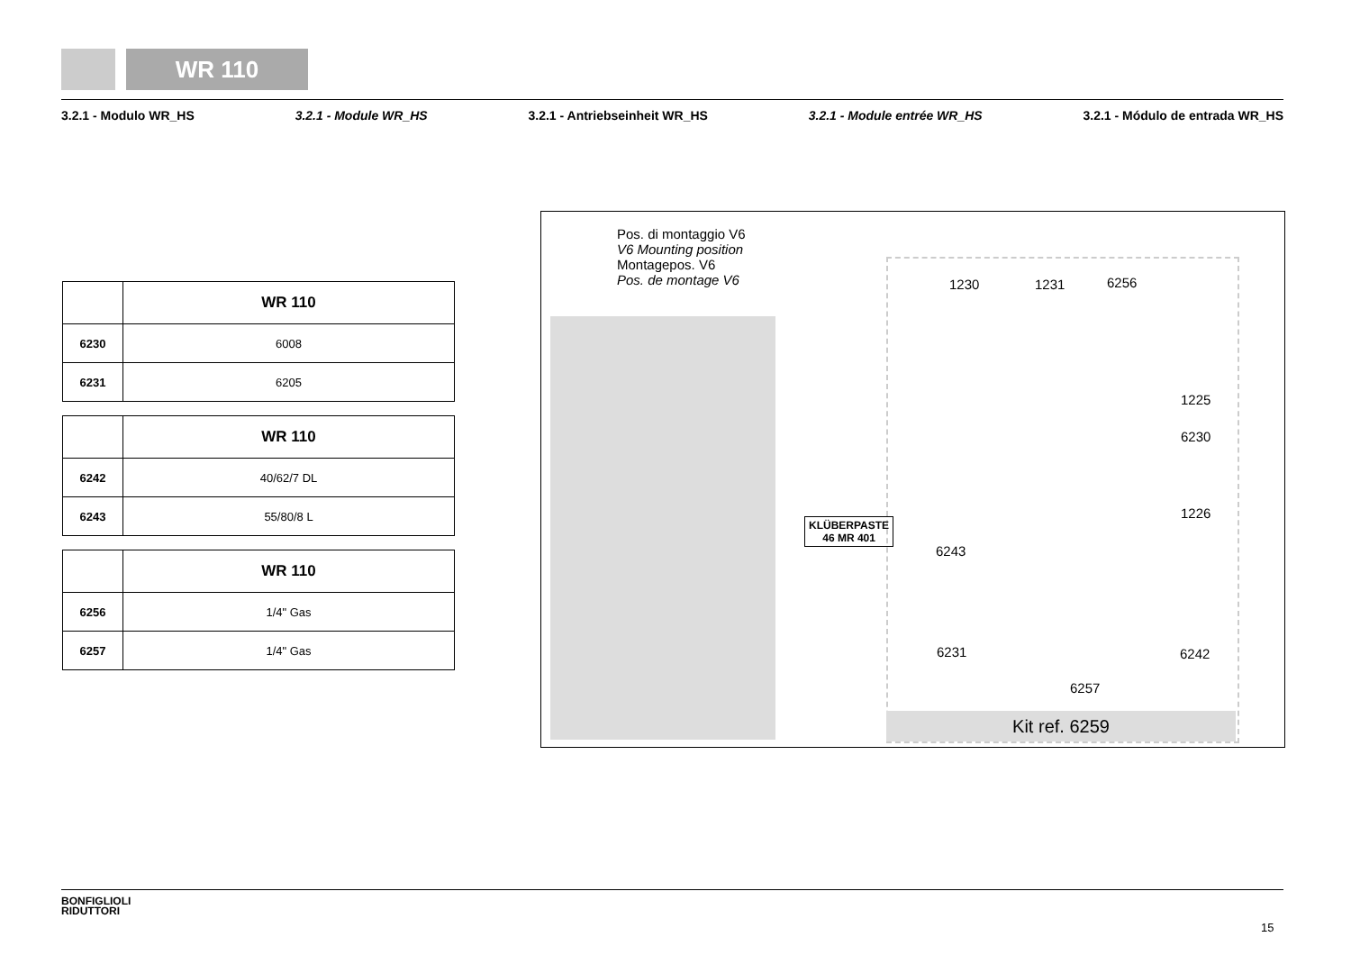WR 110
3.2.1 - Modulo WR_HS 3.2.1 - Module WR_HS 3.2.1 - Antriebseinheit WR_HS 3.2.1 - Module entrée WR_HS 3.2.1 - Módulo de entrada WR_HS
| | WR 110 |
| --- | --- |
| 6230 | 6008 |
| 6231 | 6205 |
| | WR 110 |
| --- | --- |
| 6242 | 40/62/7 DL |
| 6243 | 55/80/8 L |
| | WR 110 |
| --- | --- |
| 6256 | 1/4" Gas |
| 6257 | 1/4" Gas |
Pos. di montaggio V6
V6 Mounting position
Montagepos. V6
Pos. de montage V6
1230 1231 6256
1225
6230
1226
KLÜBERPASTE
46 MR 401
6243
6231 6242
6257
Kit ref. 6259
BONFIGLIOLI
RIDUTTORI
15